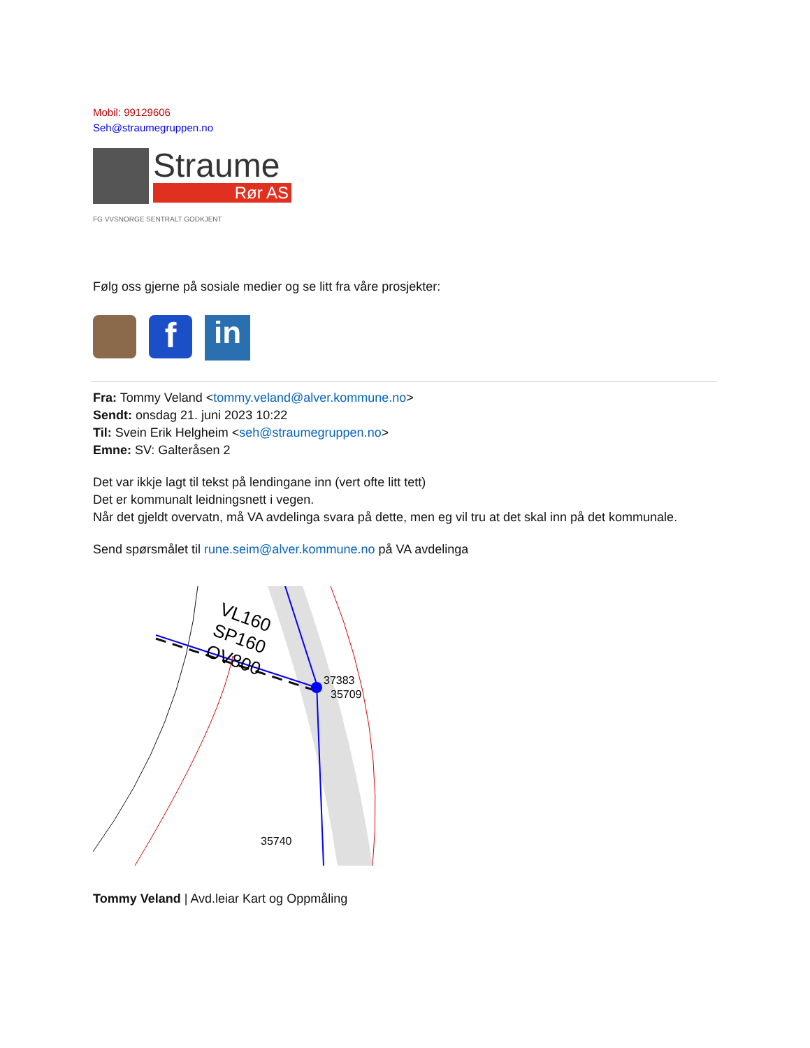Mobil: 99129606
Seh@straumegruppen.no
Straume
Rør AS
FG VVSNORGE SENTRALT GODKJENT
Følg oss gjerne på sosiale medier og se litt fra våre prosjekter:
f
in
Fra: Tommy Veland <tommy.veland@alver.kommune.no>
Sendt: onsdag 21. juni 2023 10:22
Til: Svein Erik Helgheim <seh@straumegruppen.no>
Emne: SV: Galteråsen 2
Det var ikkje lagt til tekst på lendingane inn (vert ofte litt tett)
Det er kommunalt leidningsnett i vegen.
Når det gjeldt overvatn, må VA avdelinga svara på dette, men eg vil tru at det skal inn på det kommunale.
Send spørsmålet til rune.seim@alver.kommune.no på VA avdelinga
VL160
SP160
OV800
37383
35709
35740
Tommy Veland | Avd.leiar Kart og Oppmåling